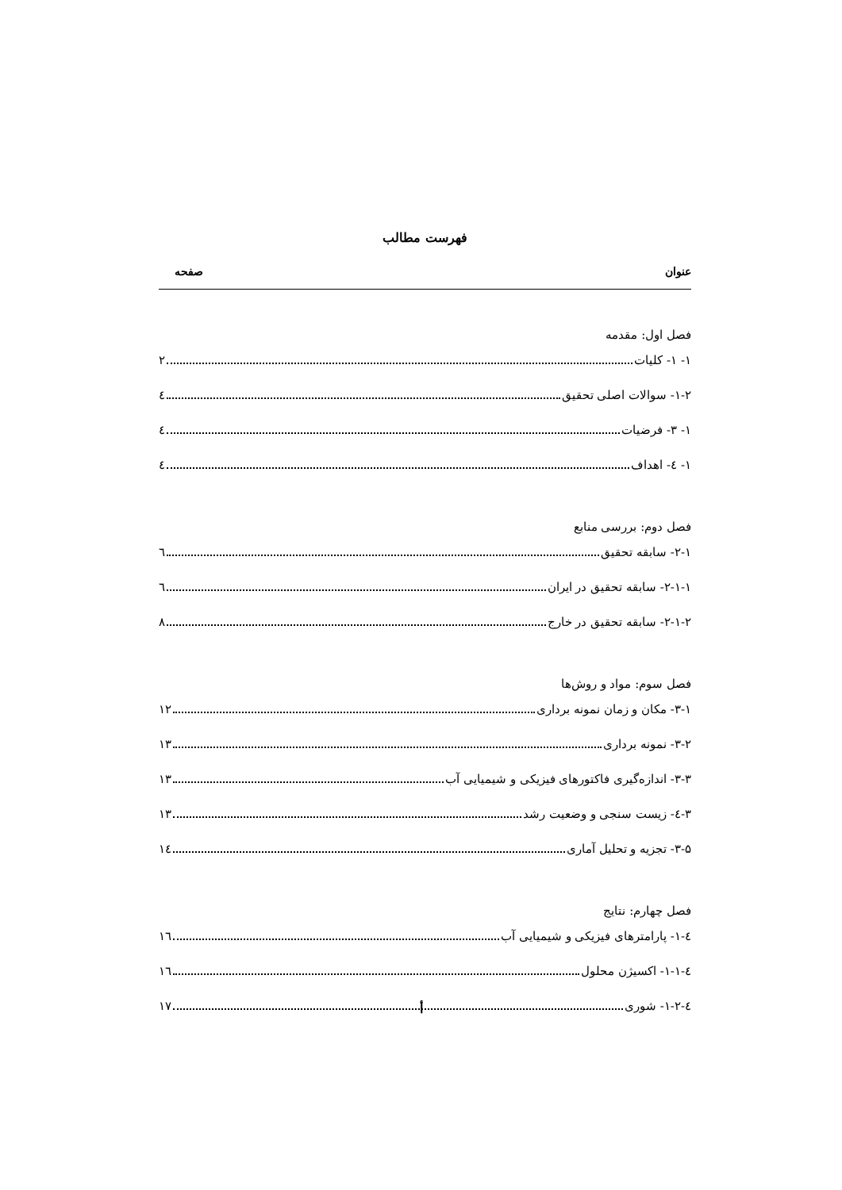فهرست مطالب
عنوان صفحه
فصل اول: مقدمه
۱- ۱- کلیات ۲
۱-۲- سوالات اصلی تحقیق ٤
۱- ۳- فرضیات ٤
۱- ٤- اهداف ٤
فصل دوم: بررسی منابع
۲-۱- سابقه تحقیق ٦
۲-۱-۱- سابقه تحقیق در ایران ٦
۲-۱-۲- سابقه تحقیق در خارج ۸
فصل سوم: مواد و روش‌ها
۳-۱- مکان و زمان نمونه برداری ۱۲
۳-۲- نمونه برداری ۱۳
۳-۳- اندازه‌گیری فاکتورهای فیزیکی و شیمیایی آب ۱۳
۳-٤- زیست سنجی و وضعیت رشد ۱۳
۳-۵- تجزیه و تحلیل آماری ۱٤
فصل چهارم: نتایج
٤-۱- پارامترهای فیزیکی و شیمیایی آب ۱٦
٤-۱-۱- اکسیژن محلول ۱٦
٤-۱-۲- شوری ۱۷
أ